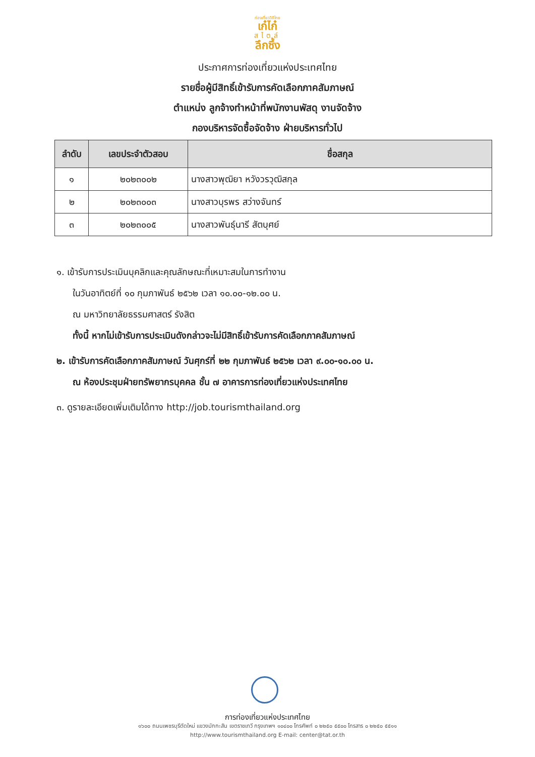ท่องเที่ยววิถีไทย
เก๋ไก๋
สไตล์
ลึกซึ้ง
ประกาศการท่องเที่ยวแห่งประเทศไทย
รายชื่อผู้มีสิทธิ์เข้ารับการคัดเลือกภาคสัมภาษณ์
ตำแหน่ง ลูกจ้างทำหน้าที่พนักงานพัสดุ งานจัดจ้าง
กองบริหารจัดซื้อจัดจ้าง ฝ่ายบริหารทั่วไป
| ลำดับ | เลขประจำตัวสอบ | ชื่อสกุล |
| --- | --- | --- |
| ๑ | ๒๐๒๓๐๐๒ | นางสาวพุฒิยา หวังวรวุฒิสกุล |
| ๒ | ๒๐๒๓๐๐๓ | นางสาวบุรพร สว่างจันทร์ |
| ๓ | ๒๐๒๓๐๐๕ | นางสาวพันธุ์นารี สัตบุศย์ |
๑. เข้ารับการประเมินบุคลิกและคุณลักษณะที่เหมาะสมในการทำงาน
ในวันอาทิตย์ที่ ๑๐ กุมภาพันธ์ ๒๕๖๒ เวลา ๑๐.๐๐-๑๒.๐๐ น.
ณ มหาวิทยาลัยธรรมศาสตร์ รังสิต
ทั้งนี้ หากไม่เข้ารับการประเมินดังกล่าวจะไม่มีสิทธิ์เข้ารับการคัดเลือกภาคสัมภาษณ์
๒. เข้ารับการคัดเลือกภาคสัมภาษณ์ วันศุกร์ที่ ๒๒ กุมภาพันธ์ ๒๕๖๒ เวลา ๙.๐๐-๑๐.๐๐ น.
ณ ห้องประชุมฝ่ายทรัพยากรบุคคล ชั้น ๗ อาคารการท่องเที่ยวแห่งประเทศไทย
๓. ดูรายละเอียดเพิ่มเติมได้ทาง http://job.tourismthailand.org
การท่องเที่ยวแห่งประเทศไทย
๑๖๐๐ ถนนเพชรบุรีตัดใหม่ แขวงมักกะสัน เขตราชเทวี กรุงเทพฯ ๑๐๔๐๐ โทรศัพท์ ๐ ๒๒๕๐ ๕๕๐๐ โทรสาร ๐ ๒๒๕๐ ๕๕๑๑
http://www.tourismthailand.org E-mail: center@tat.or.th